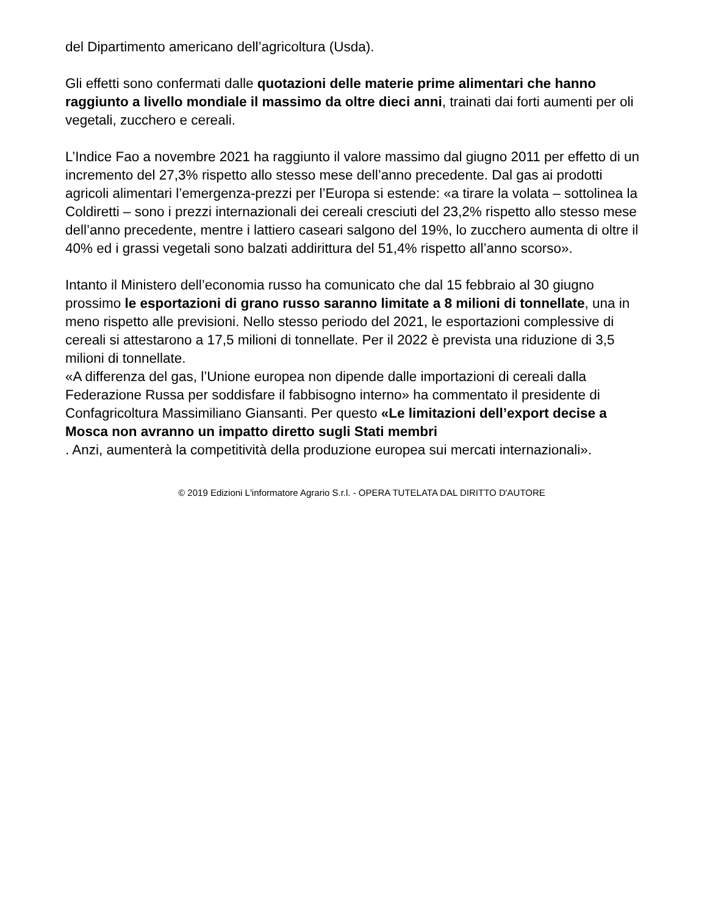del Dipartimento americano dell’agricoltura (Usda).
Gli effetti sono confermati dalle quotazioni delle materie prime alimentari che hanno raggiunto a livello mondiale il massimo da oltre dieci anni, trainati dai forti aumenti per oli vegetali, zucchero e cereali.
L’Indice Fao a novembre 2021 ha raggiunto il valore massimo dal giugno 2011 per effetto di un incremento del 27,3% rispetto allo stesso mese dell’anno precedente. Dal gas ai prodotti agricoli alimentari l’emergenza-prezzi per l’Europa si estende: «a tirare la volata – sottolinea la Coldiretti – sono i prezzi internazionali dei cereali cresciuti del 23,2% rispetto allo stesso mese dell’anno precedente, mentre i lattiero caseari salgono del 19%, lo zucchero aumenta di oltre il 40% ed i grassi vegetali sono balzati addirittura del 51,4% rispetto all’anno scorso».
Intanto il Ministero dell’economia russo ha comunicato che dal 15 febbraio al 30 giugno prossimo le esportazioni di grano russo saranno limitate a 8 milioni di tonnellate, una in meno rispetto alle previsioni. Nello stesso periodo del 2021, le esportazioni complessive di cereali si attestarono a 17,5 milioni di tonnellate. Per il 2022 è prevista una riduzione di 3,5 milioni di tonnellate.
«A differenza del gas, l’Unione europea non dipende dalle importazioni di cereali dalla Federazione Russa per soddisfare il fabbisogno interno» ha commentato il presidente di Confagricoltura Massimiliano Giansanti. Per questo «Le limitazioni dell’export decise a Mosca non avranno un impatto diretto sugli Stati membri
. Anzi, aumenterà la competitività della produzione europea sui mercati internazionali».
© 2019 Edizioni L'informatore Agrario S.r.l. - OPERA TUTELATA DAL DIRITTO D'AUTORE